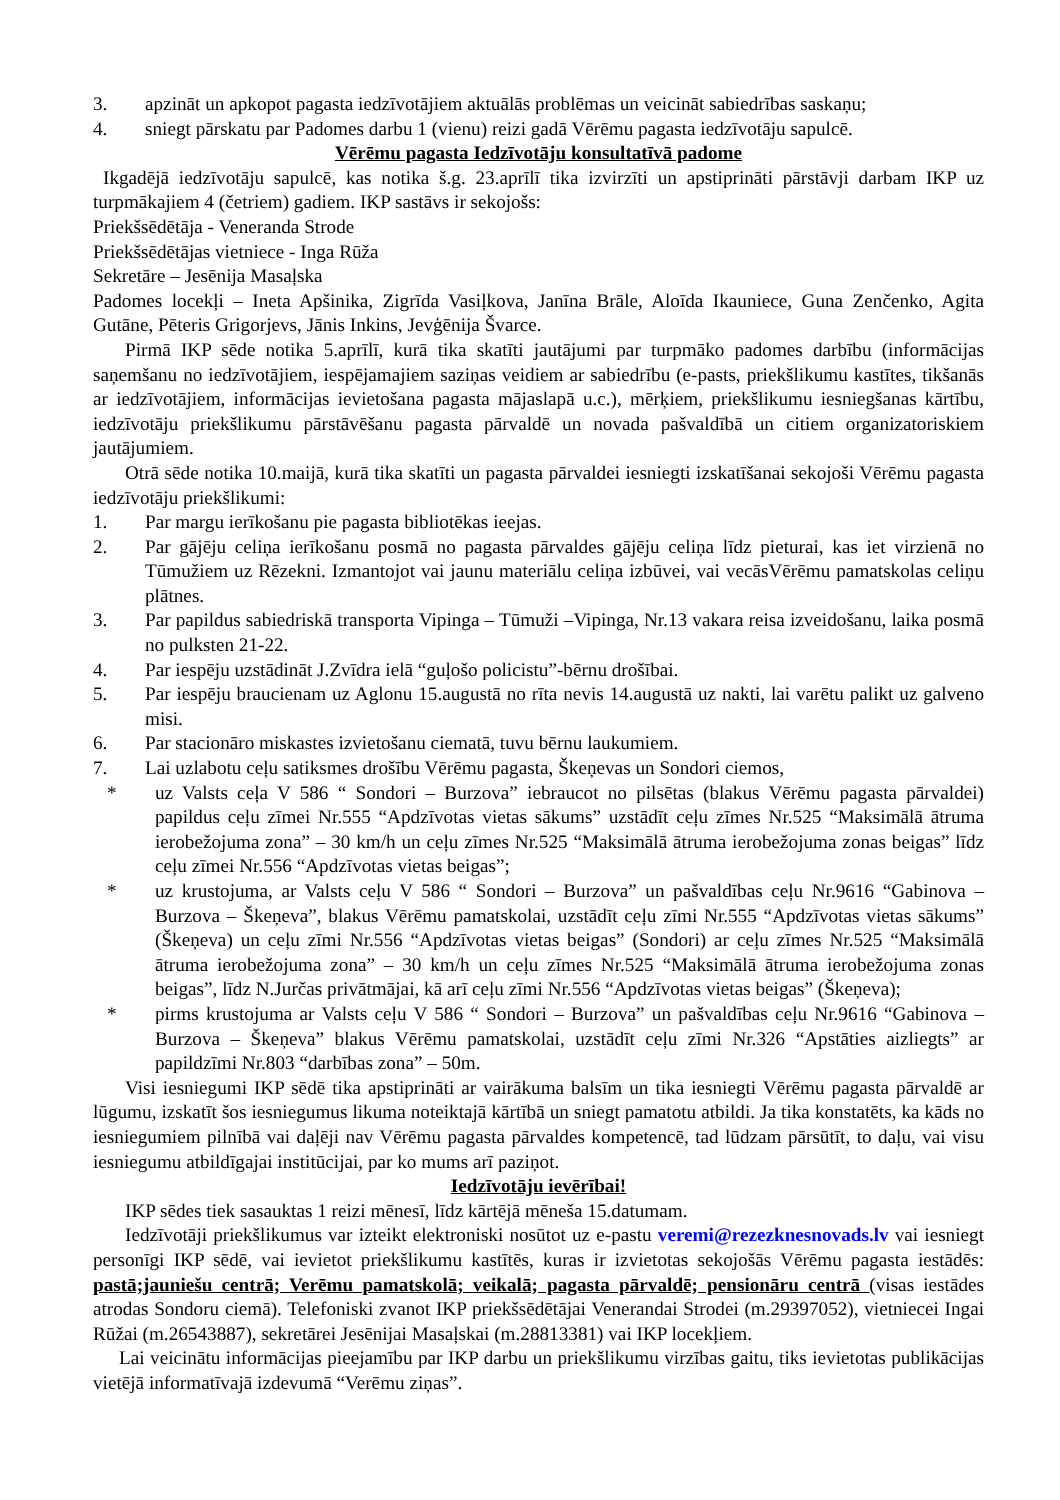3. apzināt un apkopot pagasta iedzīvotājiem aktuālās problēmas un veicināt sabiedrības saskaņu;
4. sniegt pārskatu par Padomes darbu 1 (vienu) reizi gadā Vērēmu pagasta iedzīvotāju sapulcē.
Vērēmu pagasta Iedzīvotāju konsultatīvā padome
Ikgadējā iedzīvotāju sapulcē, kas notika š.g. 23.aprīlī tika izvirzīti un apstiprināti pārstāvji darbam IKP uz turpmākajiem 4 (četriem) gadiem. IKP sastāvs ir sekojošs:
Priekšsēdētāja - Veneranda Strode
Priekšsēdētājas vietniece - Inga Rūža
Sekretāre – Jesēnija Masaļska
Padomes locekļi – Ineta Apšinika, Zigrīda Vasiļkova, Janīna Brāle, Aloīda Ikauniece, Guna Zenčenko, Agita Gutāne, Pēteris Grigorjevs, Jānis Inkins, Jevģēnija Švarce.
Pirmā IKP sēde notika 5.aprīlī, kurā tika skatīti jautājumi par turpmāko padomes darbību (informācijas saņemšanu no iedzīvotājiem, iespējamajiem saziņas veidiem ar sabiedrību (e-pasts, priekšlikumu kastītes, tikšanās ar iedzīvotājiem, informācijas ievietošana pagasta mājaslapā u.c.), mērķiem, priekšlikumu iesniegšanas kārtību, iedzīvotāju priekšlikumu pārstāvēšanu pagasta pārvaldē un novada pašvaldībā un citiem organizatoriskiem jautājumiem.
Otrā sēde notika 10.maijā, kurā tika skatīti un pagasta pārvaldei iesniegti izskatīšanai sekojoši Vērēmu pagasta iedzīvotāju priekšlikumi:
1. Par margu ierīkošanu pie pagasta bibliotēkas ieejas.
2. Par gājēju celiņa ierīkošanu posmā no pagasta pārvaldes gājēju celiņa līdz pieturai, kas iet virzienā no Tūmužiem uz Rēzekni. Izmantojot vai jaunu materiālu celiņa izbūvei, vai vecāsVērēmu pamatskolas celiņu plātnes.
3. Par papildus sabiedriskā transporta Vipinga – Tūmuži –Vipinga, Nr.13 vakara reisa izveidošanu, laika posmā no pulksten 21-22.
4. Par iespēju uzstādināt J.Zvīdra ielā “guļošo policistu”-bērnu drošībai.
5. Par iespēju braucienam uz Aglonu 15.augustā no rīta nevis 14.augustā uz nakti, lai varētu palikt uz galveno misi.
6. Par stacionāro miskastes izvietošanu ciematā, tuvu bērnu laukumiem.
7. Lai uzlabotu ceļu satiksmes drošību Vērēmu pagasta, Škeņevas un Sondori ciemos,
* uz Valsts ceļa V 586 “ Sondori – Burzova” iebraucot no pilsētas (blakus Vērēmu pagasta pārvaldei) papildus ceļu zīmei Nr.555 “Apdzīvotas vietas sākums” uzstādīt ceļu zīmes Nr.525 “Maksimālā ātruma ierobežojuma zona” – 30 km/h un ceļu zīmes Nr.525 “Maksimālā ātruma ierobežojuma zonas beigas” līdz ceļu zīmei Nr.556 “Apdzīvotas vietas beigas”;
* uz krustojuma, ar Valsts ceļu V 586 “ Sondori – Burzova” un pašvaldības ceļu Nr.9616 “Gabinova – Burzova – Škeņeva”, blakus Vērēmu pamatskolai, uzstādīt ceļu zīmi Nr.555 “Apdzīvotas vietas sākums” (Škeņeva) un ceļu zīmi Nr.556 “Apdzīvotas vietas beigas” (Sondori) ar ceļu zīmes Nr.525 “Maksimālā ātruma ierobežojuma zona” – 30 km/h un ceļu zīmes Nr.525 “Maksimālā ātruma ierobežojuma zonas beigas”, līdz N.Jurčas privātmājai, kā arī ceļu zīmi Nr.556 “Apdzīvotas vietas beigas” (Škeņeva);
* pirms krustojuma ar Valsts ceļu V 586 “ Sondori – Burzova” un pašvaldības ceļu Nr.9616 “Gabinova – Burzova – Škeņeva” blakus Vērēmu pamatskolai, uzstādīt ceļu zīmi Nr.326 “Apstāties aizliegts” ar papildzīmi Nr.803 “darbības zona” – 50m.
Visi iesniegumi IKP sēdē tika apstiprināti ar vairākuma balsīm un tika iesniegti Vērēmu pagasta pārvaldē ar lūgumu, izskatīt šos iesniegumus likuma noteiktajā kārtībā un sniegt pamatotu atbildi. Ja tika konstatēts, ka kāds no iesniegumiem pilnībā vai daļēji nav Vērēmu pagasta pārvaldes kompetencē, tad lūdzam pārsūtīt, to daļu, vai visu iesniegumu atbildīgajai institūcijai, par ko mums arī paziņot.
Iedzīvotāju ievērībai!
IKP sēdes tiek sasauktas 1 reizi mēnesī, līdz kārtējā mēneša 15.datumam.
Iedzīvotāji priekšlikumus var izteikt elektroniski nosūtot uz e-pastu veremi@rezezknesnovads.lv vai iesniegt personīgi IKP sēdē, vai ievietot priekšlikumu kastītēs, kuras ir izvietotas sekojošās Vērēmu pagasta iestādēs: pastā;jauniešu centrā; Verēmu pamatskolā; veikalā; pagasta pārvaldē; pensionāru centrā (visas iestādes atrodas Sondoru ciemā). Telefoniski zvanot IKP priekšsēdētājai Venerandai Strodei (m.29397052), vietniecei Ingai Rūžai (m.26543887), sekretārei Jesēnijai Masaļskai (m.28813381) vai IKP locekļiem.
Lai veicinātu informācijas pieejamību par IKP darbu un priekšlikumu virzības gaitu, tiks ievietotas publikācijas vietējā informatīvajā izdevumā “Verēmu ziņas”.